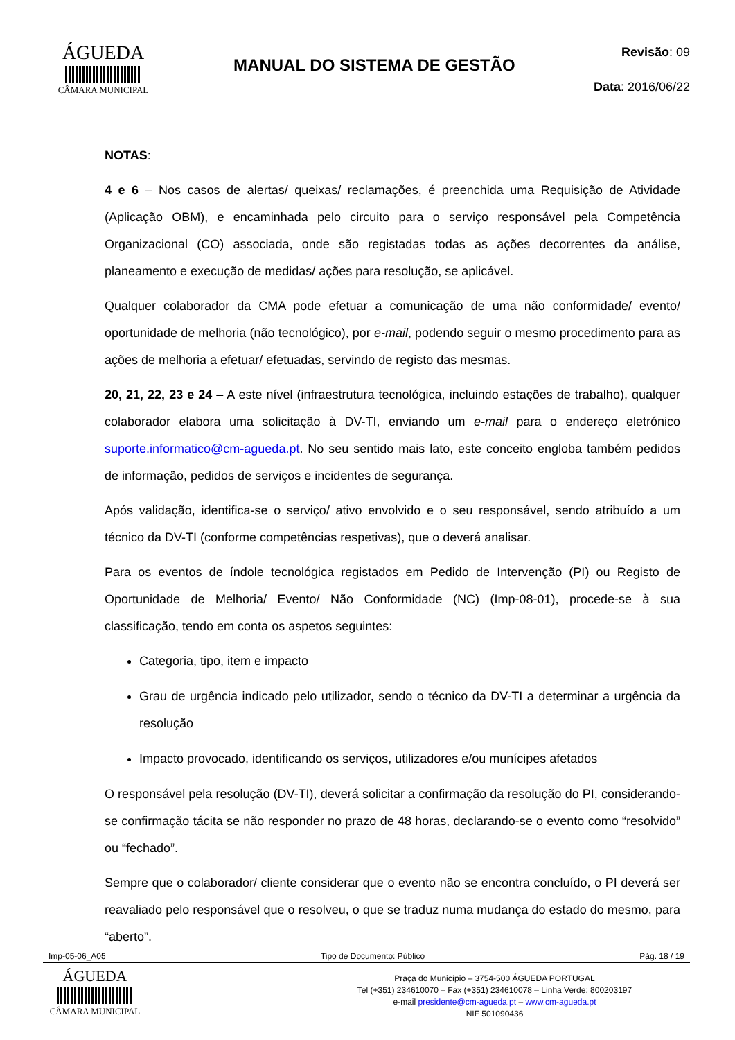ÁGUEDA
CÂMARA MUNICIPAL
MANUAL DO SISTEMA DE GESTÃO
Revisão: 09
Data: 2016/06/22
NOTAS:
4 e 6 – Nos casos de alertas/ queixas/ reclamações, é preenchida uma Requisição de Atividade (Aplicação OBM), e encaminhada pelo circuito para o serviço responsável pela Competência Organizacional (CO) associada, onde são registadas todas as ações decorrentes da análise, planeamento e execução de medidas/ ações para resolução, se aplicável.
Qualquer colaborador da CMA pode efetuar a comunicação de uma não conformidade/ evento/ oportunidade de melhoria (não tecnológico), por e-mail, podendo seguir o mesmo procedimento para as ações de melhoria a efetuar/ efetuadas, servindo de registo das mesmas.
20, 21, 22, 23 e 24 – A este nível (infraestrutura tecnológica, incluindo estações de trabalho), qualquer colaborador elabora uma solicitação à DV-TI, enviando um e-mail para o endereço eletrónico suporte.informatico@cm-agueda.pt. No seu sentido mais lato, este conceito engloba também pedidos de informação, pedidos de serviços e incidentes de segurança.
Após validação, identifica-se o serviço/ ativo envolvido e o seu responsável, sendo atribuído a um técnico da DV-TI (conforme competências respetivas), que o deverá analisar.
Para os eventos de índole tecnológica registados em Pedido de Intervenção (PI) ou Registo de Oportunidade de Melhoria/ Evento/ Não Conformidade (NC) (Imp-08-01), procede-se à sua classificação, tendo em conta os aspetos seguintes:
Categoria, tipo, item e impacto
Grau de urgência indicado pelo utilizador, sendo o técnico da DV-TI a determinar a urgência da resolução
Impacto provocado, identificando os serviços, utilizadores e/ou munícipes afetados
O responsável pela resolução (DV-TI), deverá solicitar a confirmação da resolução do PI, considerando-se confirmação tácita se não responder no prazo de 48 horas, declarando-se o evento como “resolvido” ou “fechado”.
Sempre que o colaborador/ cliente considerar que o evento não se encontra concluído, o PI deverá ser reavaliado pelo responsável que o resolveu, o que se traduz numa mudança do estado do mesmo, para “aberto”.
Imp-05-06_A05 Tipo de Documento: Público Pág. 18 / 19
ÁGUEDA
CÂMARA MUNICIPAL
Praça do Município – 3754-500 ÁGUEDA PORTUGAL
Tel (+351) 234610070 – Fax (+351) 234610078 – Linha Verde: 800203197
e-mail presidente@cm-agueda.pt – www.cm-agueda.pt
NIF 501090436